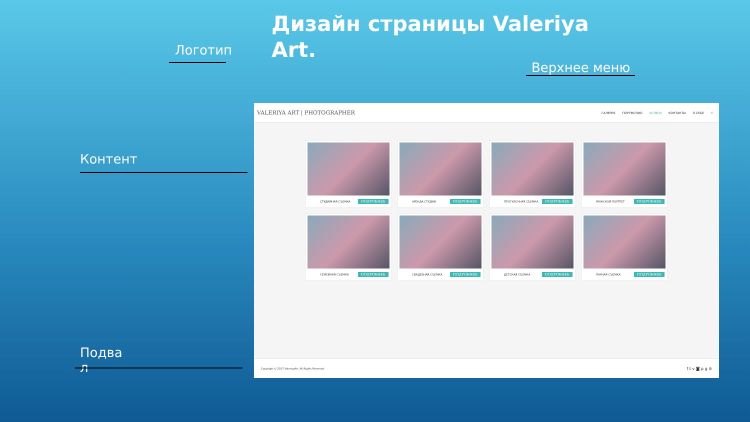Дизайн страницы Valeriya Art.
Логотип
Верхнее меню
Контент
Подва
л
VALERIYA ART | PHOTOGRAPHER ГАЛЕРЕЯ ПОРТФОЛИО УСЛУГИ КОНТАКТЫ О СЕБЕ ⌕
СТУДИЙНАЯ СЪЕМКА ПОДРОБНЕЕ
АРЕНДА СТУДИИ ПОДРОБНЕЕ
ПРОГУЛОЧНАЯ СЪЕМКА ПОДРОБНЕЕ
МУЖСКОЙ ПОРТРЕТ ПОДРОБНЕЕ
СЕМЕЙНАЯ СЪЕМКА ПОДРОБНЕЕ
СВАДЕБНАЯ СЪЕМКА ПОДРОБНЕЕ
ДЕТСКАЯ СЪЕМКА ПОДРОБНЕЕ
ПАРНАЯ СЪЕМКА ПОДРОБНЕЕ
Copyright © 2017 ValeriyaArt. All Rights Reserved. f t v ◙ p g ⊛